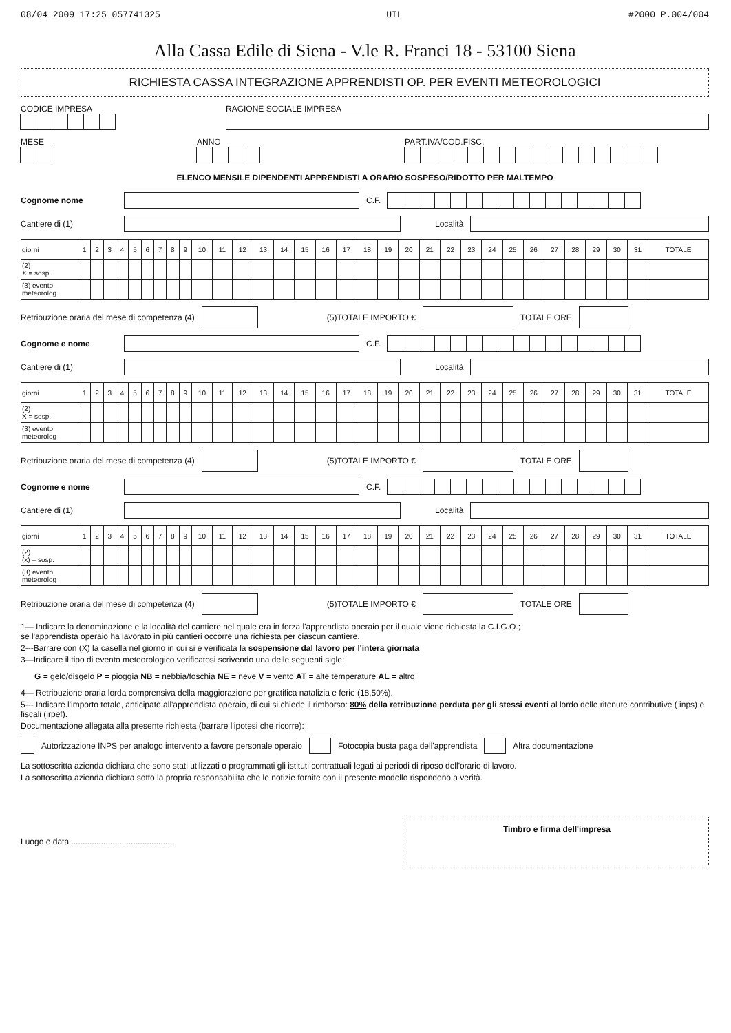08/04 2009 17:25 057741325 UIL #2000 P.004/004
Alla Cassa Edile di Siena - V.le R. Franci 18 - 53100 Siena
RICHIESTA CASSA INTEGRAZIONE APPRENDISTI OP. PER EVENTI METEOROLOGICI
CODICE IMPRESA RAGIONE SOCIALE IMPRESA
MESE ANNO PART.IVA/COD.FISC.
ELENCO MENSILE DIPENDENTI APPRENDISTI A ORARIO SOSPESO/RIDOTTO PER MALTEMPO
Cognome nome C.F.
Cantiere di (1) Località
| giorni | 1 | 2 | 3 | 4 | 5 | 6 | 7 | 8 | 9 | 10 | 11 | 12 | 13 | 14 | 15 | 16 | 17 | 18 | 19 | 20 | 21 | 22 | 23 | 24 | 25 | 26 | 27 | 28 | 29 | 30 | 31 | TOTALE |
| --- | --- | --- | --- | --- | --- | --- | --- | --- | --- | --- | --- | --- | --- | --- | --- | --- | --- | --- | --- | --- | --- | --- | --- | --- | --- | --- | --- | --- | --- | --- | --- | --- |
| (2) X = sosp. | | | | | | | | | | | | | | | | | | | | | | | | | | | | | | | | |
| (3) evento meteorolog | | | | | | | | | | | | | | | | | | | | | | | | | | | | | | | | |
Retribuzione oraria del mese di competenza (4)
(5)TOTALE IMPORTO € TOTALE ORE
Cognome e nome C.F.
Cantiere di (1) Località
| giorni | 1 | 2 | 3 | 4 | 5 | 6 | 7 | 8 | 9 | 10 | 11 | 12 | 13 | 14 | 15 | 16 | 17 | 18 | 19 | 20 | 21 | 22 | 23 | 24 | 25 | 26 | 27 | 28 | 29 | 30 | 31 | TOTALE |
| --- | --- | --- | --- | --- | --- | --- | --- | --- | --- | --- | --- | --- | --- | --- | --- | --- | --- | --- | --- | --- | --- | --- | --- | --- | --- | --- | --- | --- | --- | --- | --- | --- |
| (2) X = sosp. | | | | | | | | | | | | | | | | | | | | | | | | | | | | | | | | |
| (3) evento meteorolog | | | | | | | | | | | | | | | | | | | | | | | | | | | | | | | | |
Retribuzione oraria del mese di competenza (4)
(5)TOTALE IMPORTO € TOTALE ORE
Cognome e nome C.F.
Cantiere di (1) Località
| giorni | 1 | 2 | 3 | 4 | 5 | 6 | 7 | 8 | 9 | 10 | 11 | 12 | 13 | 14 | 15 | 16 | 17 | 18 | 19 | 20 | 21 | 22 | 23 | 24 | 25 | 26 | 27 | 28 | 29 | 30 | 31 | TOTALE |
| --- | --- | --- | --- | --- | --- | --- | --- | --- | --- | --- | --- | --- | --- | --- | --- | --- | --- | --- | --- | --- | --- | --- | --- | --- | --- | --- | --- | --- | --- | --- | --- | --- |
| (2) (x) = sosp. | | | | | | | | | | | | | | | | | | | | | | | | | | | | | | | | |
| (3) evento meteorolog | | | | | | | | | | | | | | | | | | | | | | | | | | | | | | | | |
Retribuzione oraria del mese di competenza (4)
(5)TOTALE IMPORTO € TOTALE ORE
1— Indicare la denominazione e la località del cantiere nel quale era in forza l'apprendista operaio per il quale viene richiesta la C.I.G.O.;
se l'apprendista operaio ha lavorato in più cantieri occorre una richiesta per ciascun cantiere.
2---Barrare con (X) la casella nel giorno in cui si è verificata la sospensione dal lavoro per l'intera giornata
3—Indicare il tipo di evento meteorologico verificatosi scrivendo una delle seguenti sigle:
G = gelo/disgelo P = pioggia NB = nebbia/foschia NE = neve V = vento AT = alte temperature AL = altro
4— Retribuzione oraria lorda comprensiva della maggiorazione per gratifica natalizia e ferie (18,50%).
5--- Indicare l'importo totale, anticipato all'apprendista operaio, di cui si chiede il rimborso: 80% della retribuzione perduta per gli stessi eventi al lordo delle ritenute contributive ( inps) e fiscali (irpef).
Documentazione allegata alla presente richiesta (barrare l'ipotesi che ricorre):
Autorizzazione INPS per analogo intervento a favore personale operaio
Fotocopia busta paga dell'apprendista
Altra documentazione
La sottoscritta azienda dichiara che sono stati utilizzati o programmati gli istituti contrattuali legati ai periodi di riposo dell'orario di lavoro.
La sottoscritta azienda dichiara sotto la propria responsabilità che le notizie fornite con il presente modello rispondono a verità.
Luogo e data ............................................
Timbro e firma dell'impresa